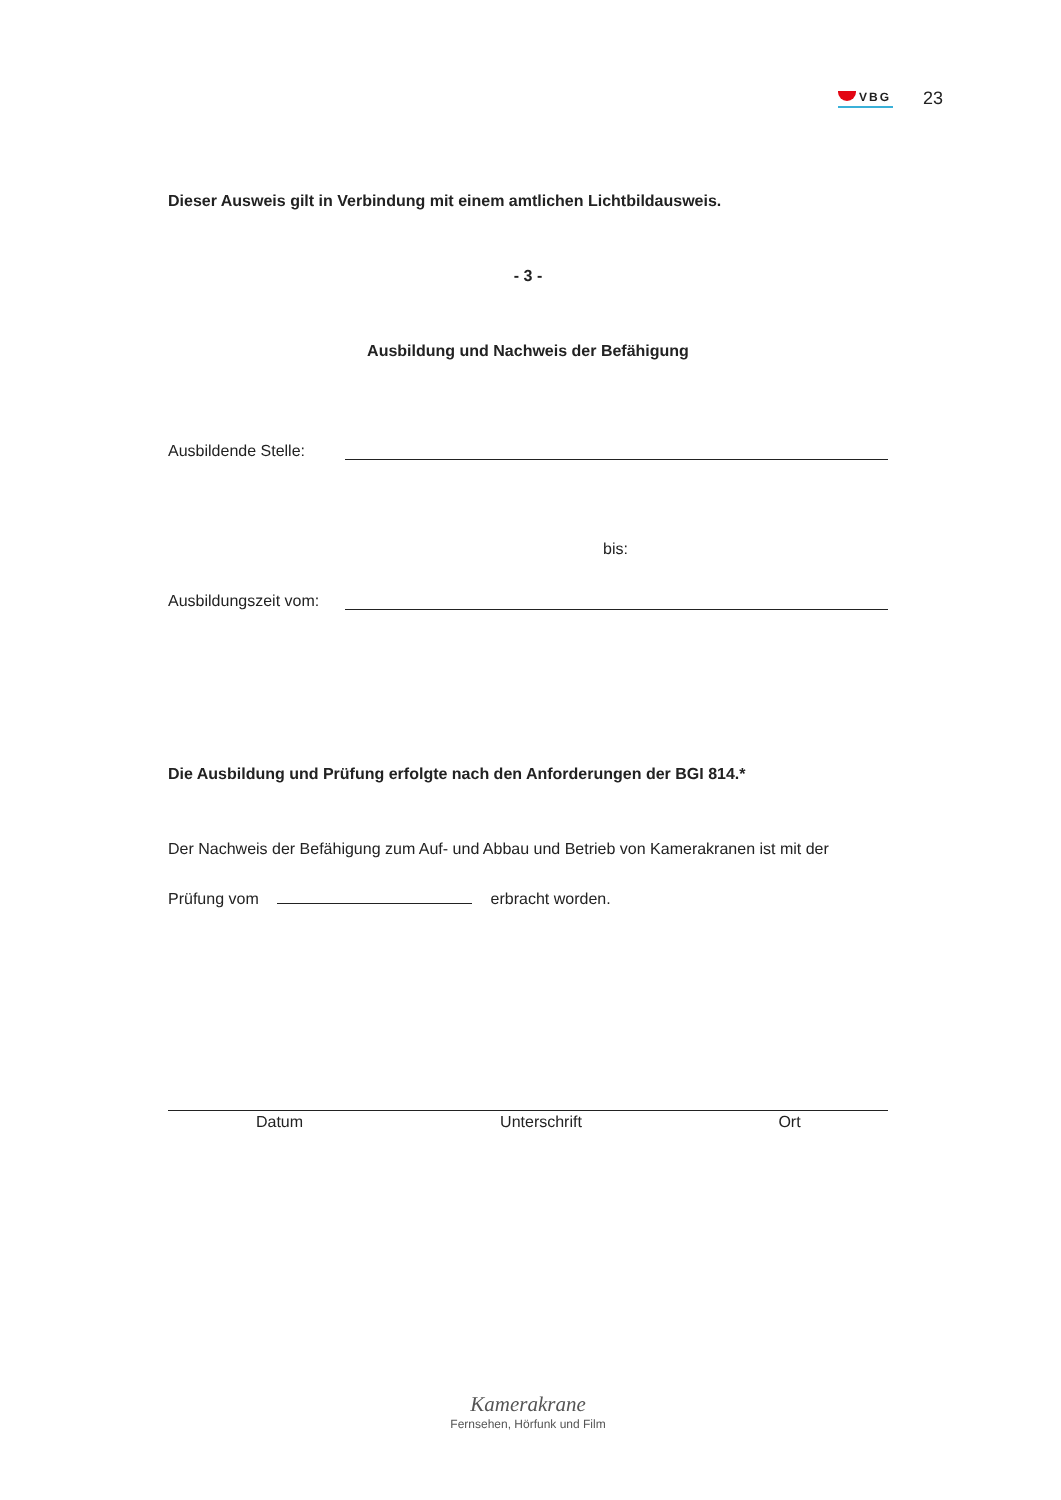VBG
23
Dieser Ausweis gilt in Verbindung mit einem amtlichen Lichtbildausweis.
- 3 -
Ausbildung und Nachweis der Befähigung
Ausbildende Stelle:
bis:
Ausbildungszeit vom:
Die Ausbildung und Prüfung erfolgte nach den Anforderungen der BGI 814.*
Der Nachweis der Befähigung zum Auf- und Abbau und Betrieb von Kamerakranen ist mit der
Prüfung vom erbracht worden.
Datum Unterschrift Ort
Kamerakrane
Fernsehen, Hörfunk und Film